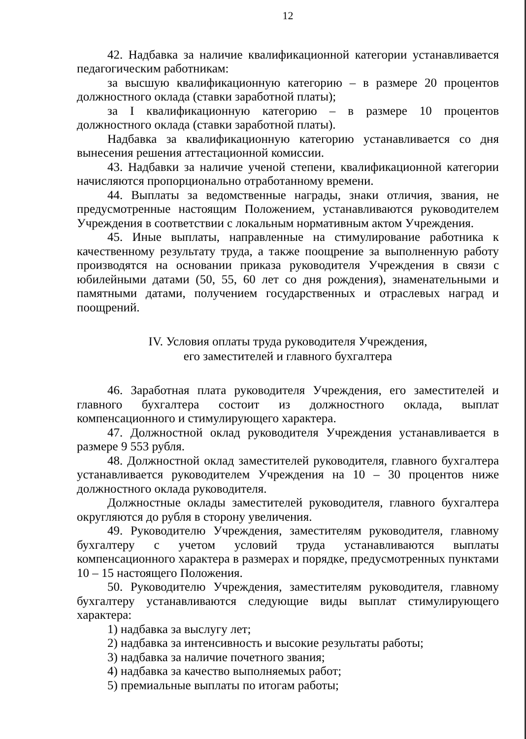12
42. Надбавка за наличие квалификационной категории устанавливается педагогическим работникам:
за высшую квалификационную категорию – в размере 20 процентов должностного оклада (ставки заработной платы);
за I квалификационную категорию – в размере 10 процентов должностного оклада (ставки заработной платы).
Надбавка за квалификационную категорию устанавливается со дня вынесения решения аттестационной комиссии.
43. Надбавки за наличие ученой степени, квалификационной категории начисляются пропорционально отработанному времени.
44. Выплаты за ведомственные награды, знаки отличия, звания, не предусмотренные настоящим Положением, устанавливаются руководителем Учреждения в соответствии с локальным нормативным актом Учреждения.
45. Иные выплаты, направленные на стимулирование работника к качественному результату труда, а также поощрение за выполненную работу производятся на основании приказа руководителя Учреждения в связи с юбилейными датами (50, 55, 60 лет со дня рождения), знаменательными и памятными датами, получением государственных и отраслевых наград и поощрений.
IV. Условия оплаты труда руководителя Учреждения,
его заместителей и главного бухгалтера
46. Заработная плата руководителя Учреждения, его заместителей и главного бухгалтера состоит из должностного оклада, выплат компенсационного и стимулирующего характера.
47. Должностной оклад руководителя Учреждения устанавливается в размере 9 553 рубля.
48. Должностной оклад заместителей руководителя, главного бухгалтера устанавливается руководителем Учреждения на 10 – 30 процентов ниже должностного оклада руководителя.
Должностные оклады заместителей руководителя, главного бухгалтера округляются до рубля в сторону увеличения.
49. Руководителю Учреждения, заместителям руководителя, главному бухгалтеру с учетом условий труда устанавливаются выплаты компенсационного характера в размерах и порядке, предусмотренных пунктами 10 – 15 настоящего Положения.
50. Руководителю Учреждения, заместителям руководителя, главному бухгалтеру устанавливаются следующие виды выплат стимулирующего характера:
1) надбавка за выслугу лет;
2) надбавка за интенсивность и высокие результаты работы;
3) надбавка за наличие почетного звания;
4) надбавка за качество выполняемых работ;
5) премиальные выплаты по итогам работы;